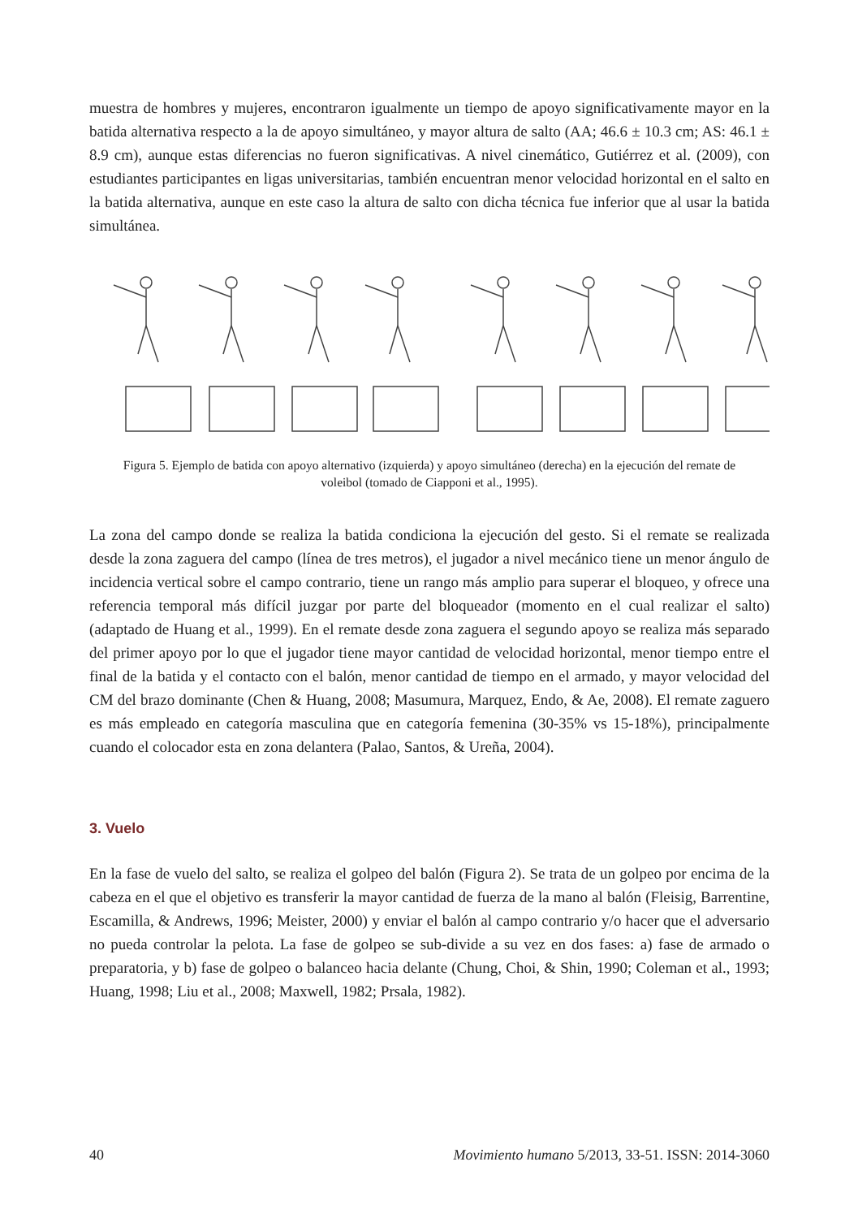muestra de hombres y mujeres, encontraron igualmente un tiempo de apoyo significativamente mayor en la batida alternativa respecto a la de apoyo simultáneo, y mayor altura de salto (AA; 46.6 ± 10.3 cm; AS: 46.1 ± 8.9 cm), aunque estas diferencias no fueron significativas. A nivel cinemático, Gutiérrez et al. (2009), con estudiantes participantes en ligas universitarias, también encuentran menor velocidad horizontal en el salto en la batida alternativa, aunque en este caso la altura de salto con dicha técnica fue inferior que al usar la batida simultánea.
Figura 5. Ejemplo de batida con apoyo alternativo (izquierda) y apoyo simultáneo (derecha) en la ejecución del remate de voleibol (tomado de Ciapponi et al., 1995).
La zona del campo donde se realiza la batida condiciona la ejecución del gesto. Si el remate se realizada desde la zona zaguera del campo (línea de tres metros), el jugador a nivel mecánico tiene un menor ángulo de incidencia vertical sobre el campo contrario, tiene un rango más amplio para superar el bloqueo, y ofrece una referencia temporal más difícil juzgar por parte del bloqueador (momento en el cual realizar el salto) (adaptado de Huang et al., 1999). En el remate desde zona zaguera el segundo apoyo se realiza más separado del primer apoyo por lo que el jugador tiene mayor cantidad de velocidad horizontal, menor tiempo entre el final de la batida y el contacto con el balón, menor cantidad de tiempo en el armado, y mayor velocidad del CM del brazo dominante (Chen & Huang, 2008; Masumura, Marquez, Endo, & Ae, 2008). El remate zaguero es más empleado en categoría masculina que en categoría femenina (30-35% vs 15-18%), principalmente cuando el colocador esta en zona delantera (Palao, Santos, & Ureña, 2004).
3. Vuelo
En la fase de vuelo del salto, se realiza el golpeo del balón (Figura 2). Se trata de un golpeo por encima de la cabeza en el que el objetivo es transferir la mayor cantidad de fuerza de la mano al balón (Fleisig, Barrentine, Escamilla, & Andrews, 1996; Meister, 2000) y enviar el balón al campo contrario y/o hacer que el adversario no pueda controlar la pelota. La fase de golpeo se sub-divide a su vez en dos fases: a) fase de armado o preparatoria, y b) fase de golpeo o balanceo hacia delante (Chung, Choi, & Shin, 1990; Coleman et al., 1993; Huang, 1998; Liu et al., 2008; Maxwell, 1982; Prsala, 1982).
40 Movimiento humano 5/2013, 33-51. ISSN: 2014-3060